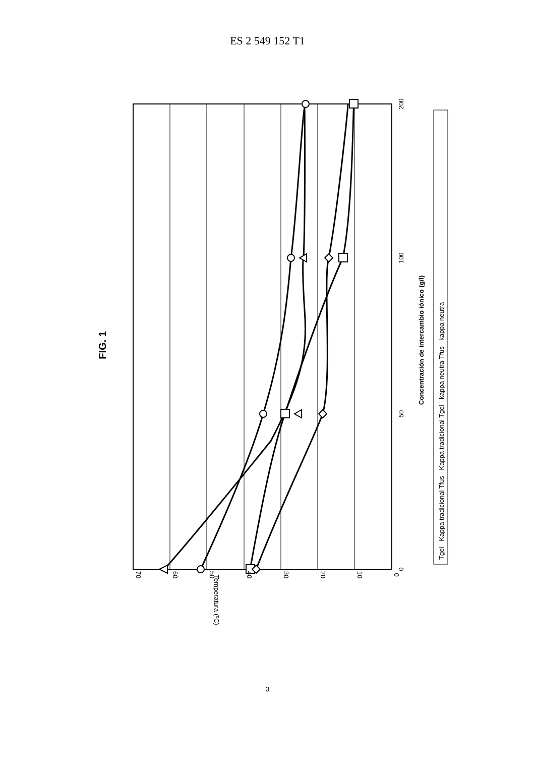ES 2 549 152 T1
70
60
50
40
30
20
10
0
0
50
100
200
Concentración de intercambio iónico (g/l)
Temperatura (ºC)
FIG. 1
Tgel - Kappa tradicional Tfus - Kappa tradicional Tgel - kappa neutra Tfus - kappa neutra
3